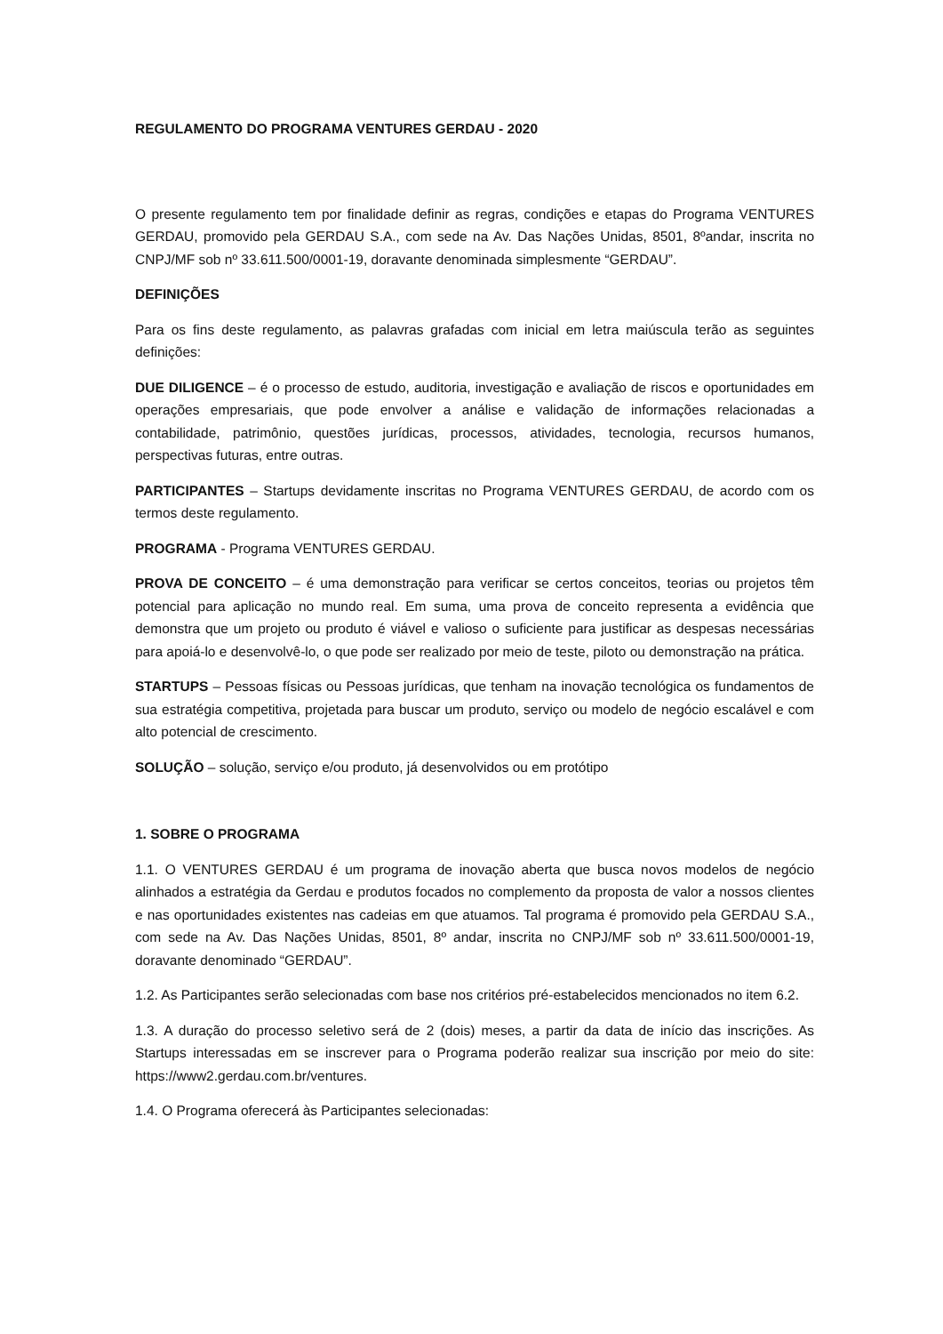REGULAMENTO DO PROGRAMA VENTURES GERDAU - 2020
O presente regulamento tem por finalidade definir as regras, condições e etapas do Programa VENTURES GERDAU, promovido pela GERDAU S.A., com sede na Av. Das Nações Unidas, 8501, 8ºandar, inscrita no CNPJ/MF sob nº 33.611.500/0001-19, doravante denominada simplesmente “GERDAU”.
DEFINIÇÕES
Para os fins deste regulamento, as palavras grafadas com inicial em letra maiúscula terão as seguintes definições:
DUE DILIGENCE – é o processo de estudo, auditoria, investigação e avaliação de riscos e oportunidades em operações empresariais, que pode envolver a análise e validação de informações relacionadas a contabilidade, patrimônio, questões jurídicas, processos, atividades, tecnologia, recursos humanos, perspectivas futuras, entre outras.
PARTICIPANTES – Startups devidamente inscritas no Programa VENTURES GERDAU, de acordo com os termos deste regulamento.
PROGRAMA - Programa VENTURES GERDAU.
PROVA DE CONCEITO – é uma demonstração para verificar se certos conceitos, teorias ou projetos têm potencial para aplicação no mundo real. Em suma, uma prova de conceito representa a evidência que demonstra que um projeto ou produto é viável e valioso o suficiente para justificar as despesas necessárias para apoiá-lo e desenvolvê-lo, o que pode ser realizado por meio de teste, piloto ou demonstração na prática.
STARTUPS – Pessoas físicas ou Pessoas jurídicas, que tenham na inovação tecnológica os fundamentos de sua estratégia competitiva, projetada para buscar um produto, serviço ou modelo de negócio escalável e com alto potencial de crescimento.
SOLUÇÃO – solução, serviço e/ou produto, já desenvolvidos ou em protótipo
1. SOBRE O PROGRAMA
1.1. O VENTURES GERDAU é um programa de inovação aberta que busca novos modelos de negócio alinhados a estratégia da Gerdau e produtos focados no complemento da proposta de valor a nossos clientes e nas oportunidades existentes nas cadeias em que atuamos. Tal programa é promovido pela GERDAU S.A., com sede na Av. Das Nações Unidas, 8501, 8º andar, inscrita no CNPJ/MF sob nº 33.611.500/0001-19, doravante denominado “GERDAU”.
1.2. As Participantes serão selecionadas com base nos critérios pré-estabelecidos mencionados no item 6.2.
1.3. A duração do processo seletivo será de 2 (dois) meses, a partir da data de início das inscrições. As Startups interessadas em se inscrever para o Programa poderão realizar sua inscrição por meio do site: https://www2.gerdau.com.br/ventures.
1.4. O Programa oferecerá às Participantes selecionadas: